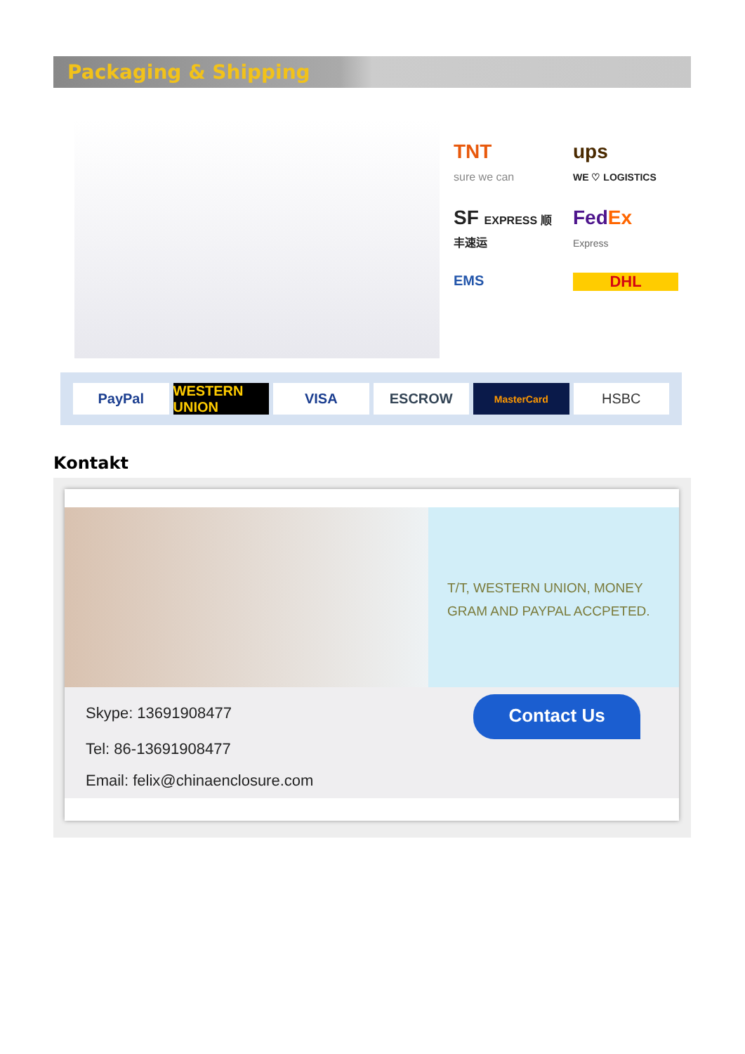Packaging & Shipping
TNT
sure we can
ups
WE ♡ LOGISTICS
SF EXPRESS 顺丰速运
FedEx
Express
EMS
DHL
PayPal WESTERN UNION VISA ESCROW
MasterCard
HSBC
Kontakt
T/T, WESTERN UNION, MONEY
GRAM AND PAYPAL ACCPETED.
Skype: 13691908477
Tel: 86-13691908477
Email: felix@chinaenclosure.com
Contact Us